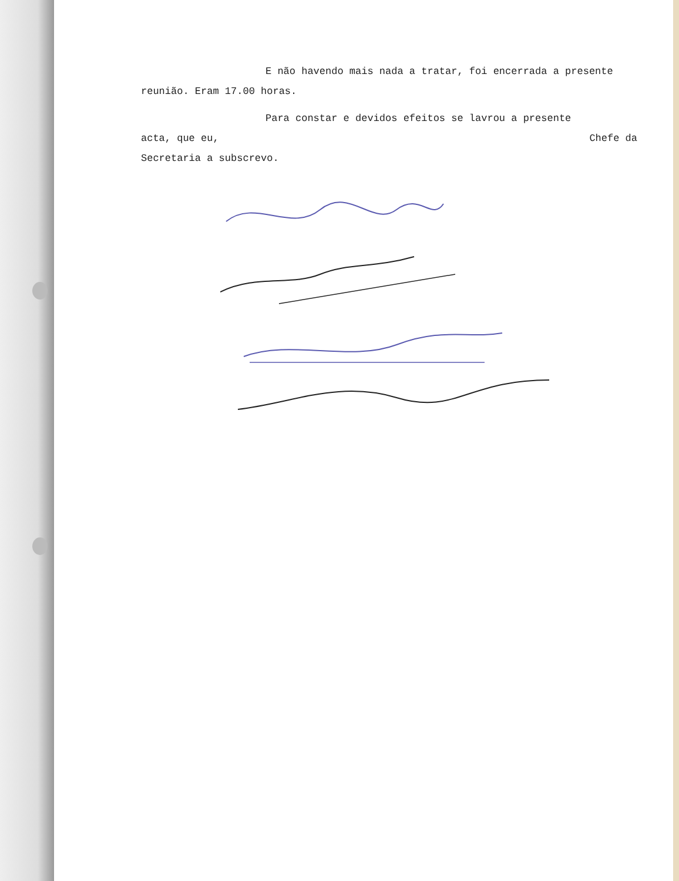E não havendo mais nada a tratar, foi encerrada a presente reunião. Eram 17.00 horas.
Para constar e devidos efeitos se lavrou a presente
acta, que eu, Chefe da
Secretaria a subscrevo.